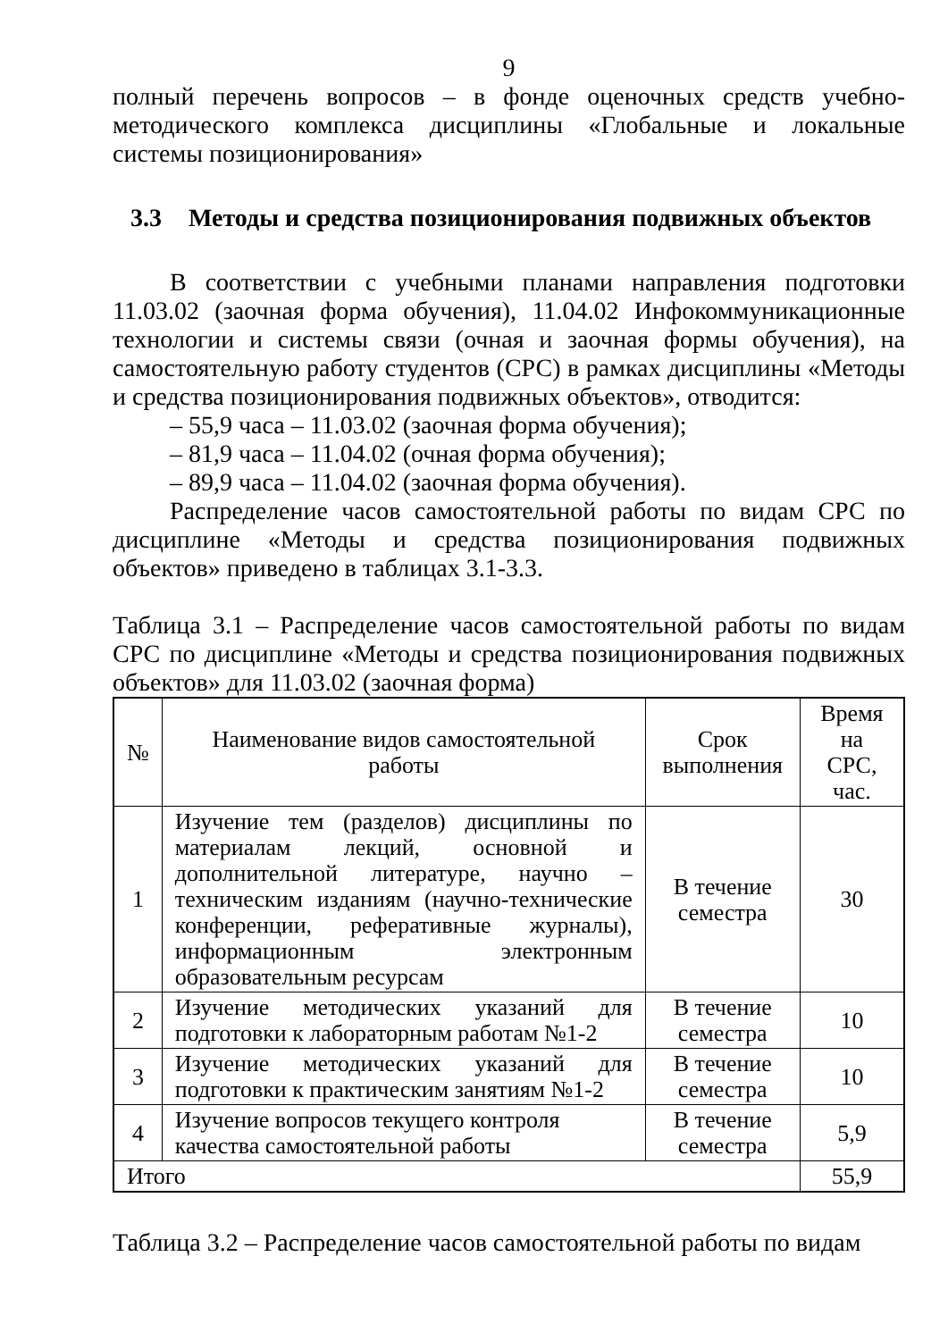9
полный перечень вопросов – в фонде оценочных средств учебно-методического комплекса дисциплины «Глобальные и локальные системы позиционирования»
3.3 Методы и средства позиционирования подвижных объектов
В соответствии с учебными планами направления подготовки 11.03.02 (заочная форма обучения), 11.04.02 Инфокоммуникационные технологии и системы связи (очная и заочная формы обучения), на самостоятельную работу студентов (СРС) в рамках дисциплины «Методы и средства позиционирования подвижных объектов», отводится:
– 55,9 часа – 11.03.02 (заочная форма обучения);
– 81,9 часа – 11.04.02 (очная форма обучения);
– 89,9 часа – 11.04.02 (заочная форма обучения).
Распределение часов самостоятельной работы по видам СРС по дисциплине «Методы и средства позиционирования подвижных объектов» приведено в таблицах 3.1-3.3.
Таблица 3.1 – Распределение часов самостоятельной работы по видам СРС по дисциплине «Методы и средства позиционирования подвижных объектов» для 11.03.02 (заочная форма)
| № | Наименование видов самостоятельной работы | Срок выполнения | Время на СРС, час. |
| --- | --- | --- | --- |
| 1 | Изучение тем (разделов) дисциплины по материалам лекций, основной и дополнительной литературе, научно – техническим изданиям (научно-технические конференции, реферативные журналы), информационным электронным образовательным ресурсам | В течение семестра | 30 |
| 2 | Изучение методических указаний для подготовки к лабораторным работам №1-2 | В течение семестра | 10 |
| 3 | Изучение методических указаний для подготовки к практическим занятиям №1-2 | В течение семестра | 10 |
| 4 | Изучение вопросов текущего контроля качества самостоятельной работы | В течение семестра | 5,9 |
| Итого | | | 55,9 |
Таблица 3.2 – Распределение часов самостоятельной работы по видам